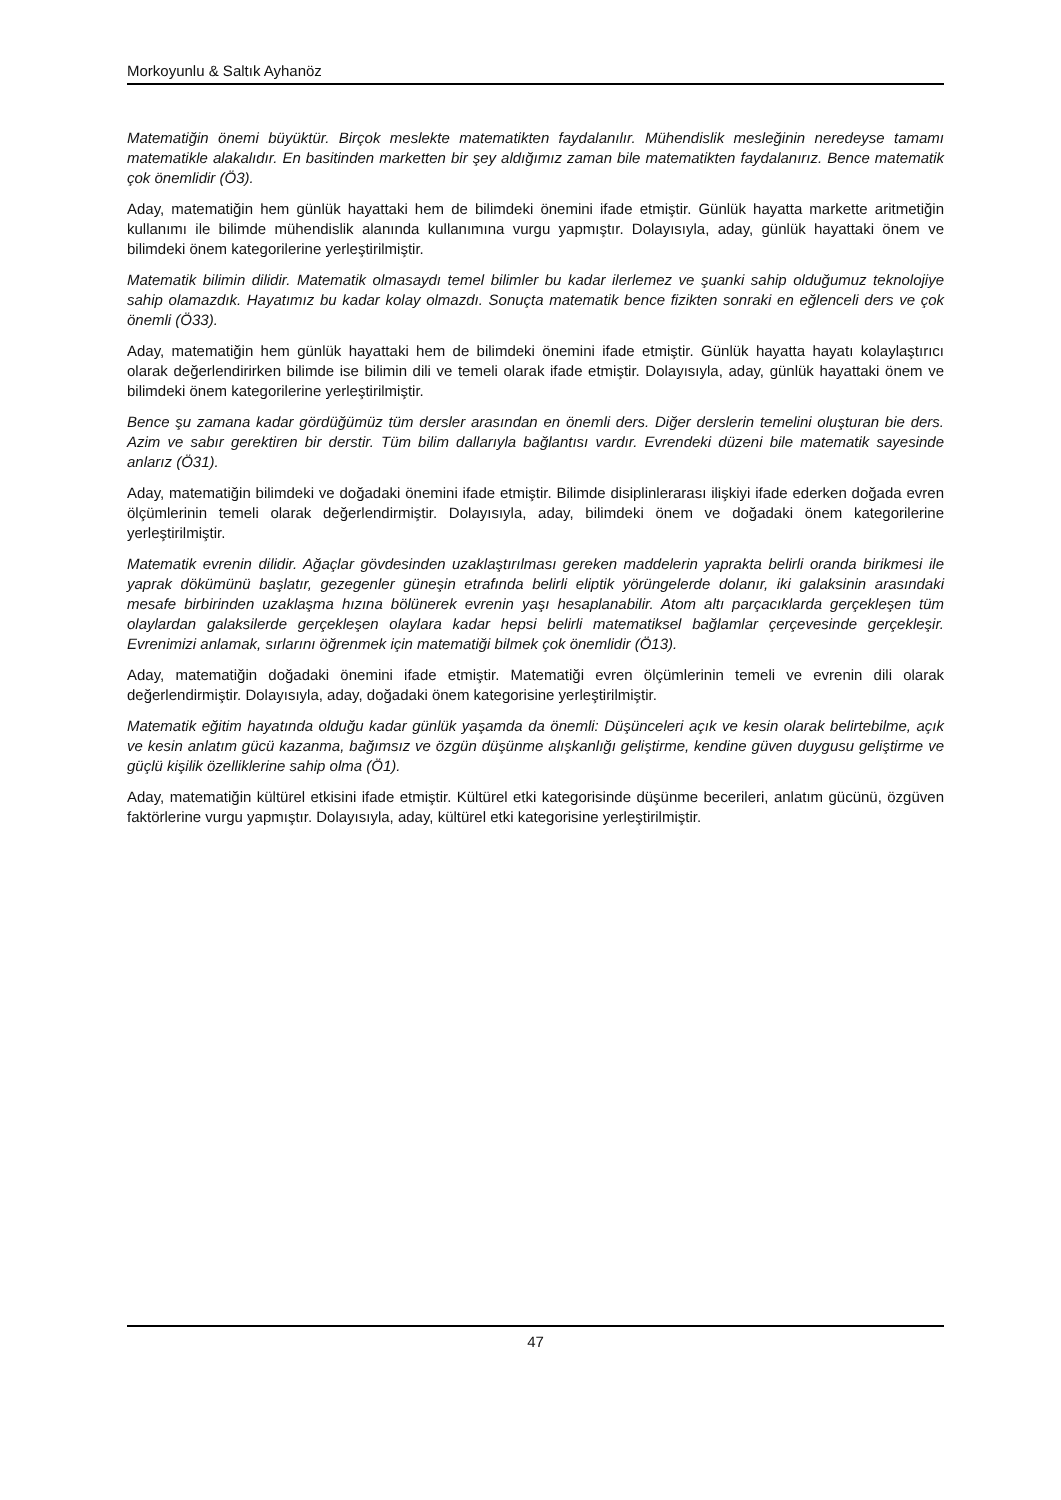Morkoyunlu & Saltık Ayhanöz
Matematiğin önemi büyüktür. Birçok meslekte matematikten faydalanılır. Mühendislik mesleğinin neredeyse tamamı matematikle alakalıdır. En basitinden marketten bir şey aldığımız zaman bile matematikten faydalanırız. Bence matematik çok önemlidir (Ö3).
Aday, matematiğin hem günlük hayattaki hem de bilimdeki önemini ifade etmiştir. Günlük hayatta markette aritmetiğin kullanımı ile bilimde mühendislik alanında kullanımına vurgu yapmıştır. Dolayısıyla, aday, günlük hayattaki önem ve bilimdeki önem kategorilerine yerleştirilmiştir.
Matematik bilimin dilidir. Matematik olmasaydı temel bilimler bu kadar ilerlemez ve şuanki sahip olduğumuz teknolojiye sahip olamazdık. Hayatımız bu kadar kolay olmazdı. Sonuçta matematik bence fizikten sonraki en eğlenceli ders ve çok önemli (Ö33).
Aday, matematiğin hem günlük hayattaki hem de bilimdeki önemini ifade etmiştir. Günlük hayatta hayatı kolaylaştırıcı olarak değerlendirirken bilimde ise bilimin dili ve temeli olarak ifade etmiştir. Dolayısıyla, aday, günlük hayattaki önem ve bilimdeki önem kategorilerine yerleştirilmiştir.
Bence şu zamana kadar gördüğümüz tüm dersler arasından en önemli ders. Diğer derslerin temelini oluşturan bie ders. Azim ve sabır gerektiren bir derstir. Tüm bilim dallarıyla bağlantısı vardır. Evrendeki düzeni bile matematik sayesinde anlarız (Ö31).
Aday, matematiğin bilimdeki ve doğadaki önemini ifade etmiştir. Bilimde disiplinlerarası ilişkiyi ifade ederken doğada evren ölçümlerinin temeli olarak değerlendirmiştir. Dolayısıyla, aday, bilimdeki önem ve doğadaki önem kategorilerine yerleştirilmiştir.
Matematik evrenin dilidir. Ağaçlar gövdesinden uzaklaştırılması gereken maddelerin yaprakta belirli oranda birikmesi ile yaprak dökümünü başlatır, gezegenler güneşin etrafında belirli eliptik yörüngelerde dolanır, iki galaksinin arasındaki mesafe birbirinden uzaklaşma hızına bölünerek evrenin yaşı hesaplanabilir. Atom altı parçacıklarda gerçekleşen tüm olaylardan galaksilerde gerçekleşen olaylara kadar hepsi belirli matematiksel bağlamlar çerçevesinde gerçekleşir. Evrenimizi anlamak, sırlarını öğrenmek için matematiği bilmek çok önemlidir (Ö13).
Aday, matematiğin doğadaki önemini ifade etmiştir. Matematiği evren ölçümlerinin temeli ve evrenin dili olarak değerlendirmiştir. Dolayısıyla, aday, doğadaki önem kategorisine yerleştirilmiştir.
Matematik eğitim hayatında olduğu kadar günlük yaşamda da önemli: Düşünceleri açık ve kesin olarak belirtebilme, açık ve kesin anlatım gücü kazanma, bağımsız ve özgün düşünme alışkanlığı geliştirme, kendine güven duygusu geliştirme ve güçlü kişilik özelliklerine sahip olma (Ö1).
Aday, matematiğin kültürel etkisini ifade etmiştir. Kültürel etki kategorisinde düşünme becerileri, anlatım gücünü, özgüven faktörlerine vurgu yapmıştır. Dolayısıyla, aday, kültürel etki kategorisine yerleştirilmiştir.
47